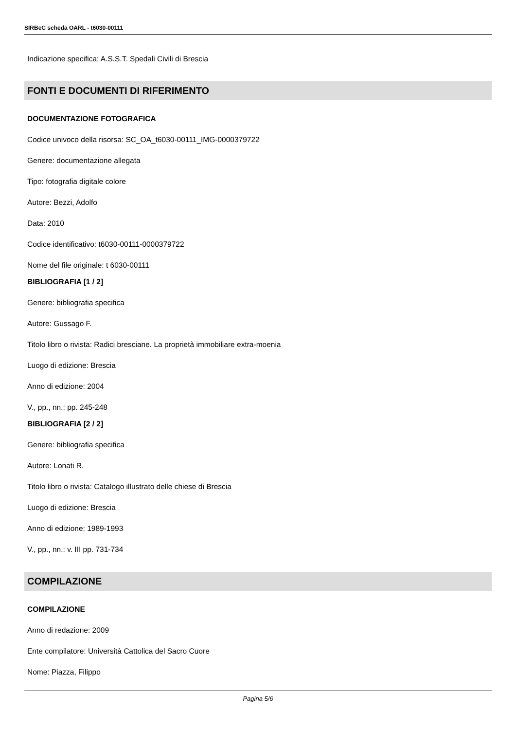SIRBeC scheda OARL - t6030-00111
Indicazione specifica: A.S.S.T. Spedali Civili di Brescia
FONTI E DOCUMENTI DI RIFERIMENTO
DOCUMENTAZIONE FOTOGRAFICA
Codice univoco della risorsa: SC_OA_t6030-00111_IMG-0000379722
Genere: documentazione allegata
Tipo: fotografia digitale colore
Autore: Bezzi, Adolfo
Data: 2010
Codice identificativo: t6030-00111-0000379722
Nome del file originale: t 6030-00111
BIBLIOGRAFIA [1 / 2]
Genere: bibliografia specifica
Autore: Gussago F.
Titolo libro o rivista: Radici bresciane. La proprietà immobiliare extra-moenia
Luogo di edizione: Brescia
Anno di edizione: 2004
V., pp., nn.: pp. 245-248
BIBLIOGRAFIA [2 / 2]
Genere: bibliografia specifica
Autore: Lonati R.
Titolo libro o rivista: Catalogo illustrato delle chiese di Brescia
Luogo di edizione: Brescia
Anno di edizione: 1989-1993
V., pp., nn.: v. III pp. 731-734
COMPILAZIONE
COMPILAZIONE
Anno di redazione: 2009
Ente compilatore: Università Cattolica del Sacro Cuore
Nome: Piazza, Filippo
Pagina 5/6